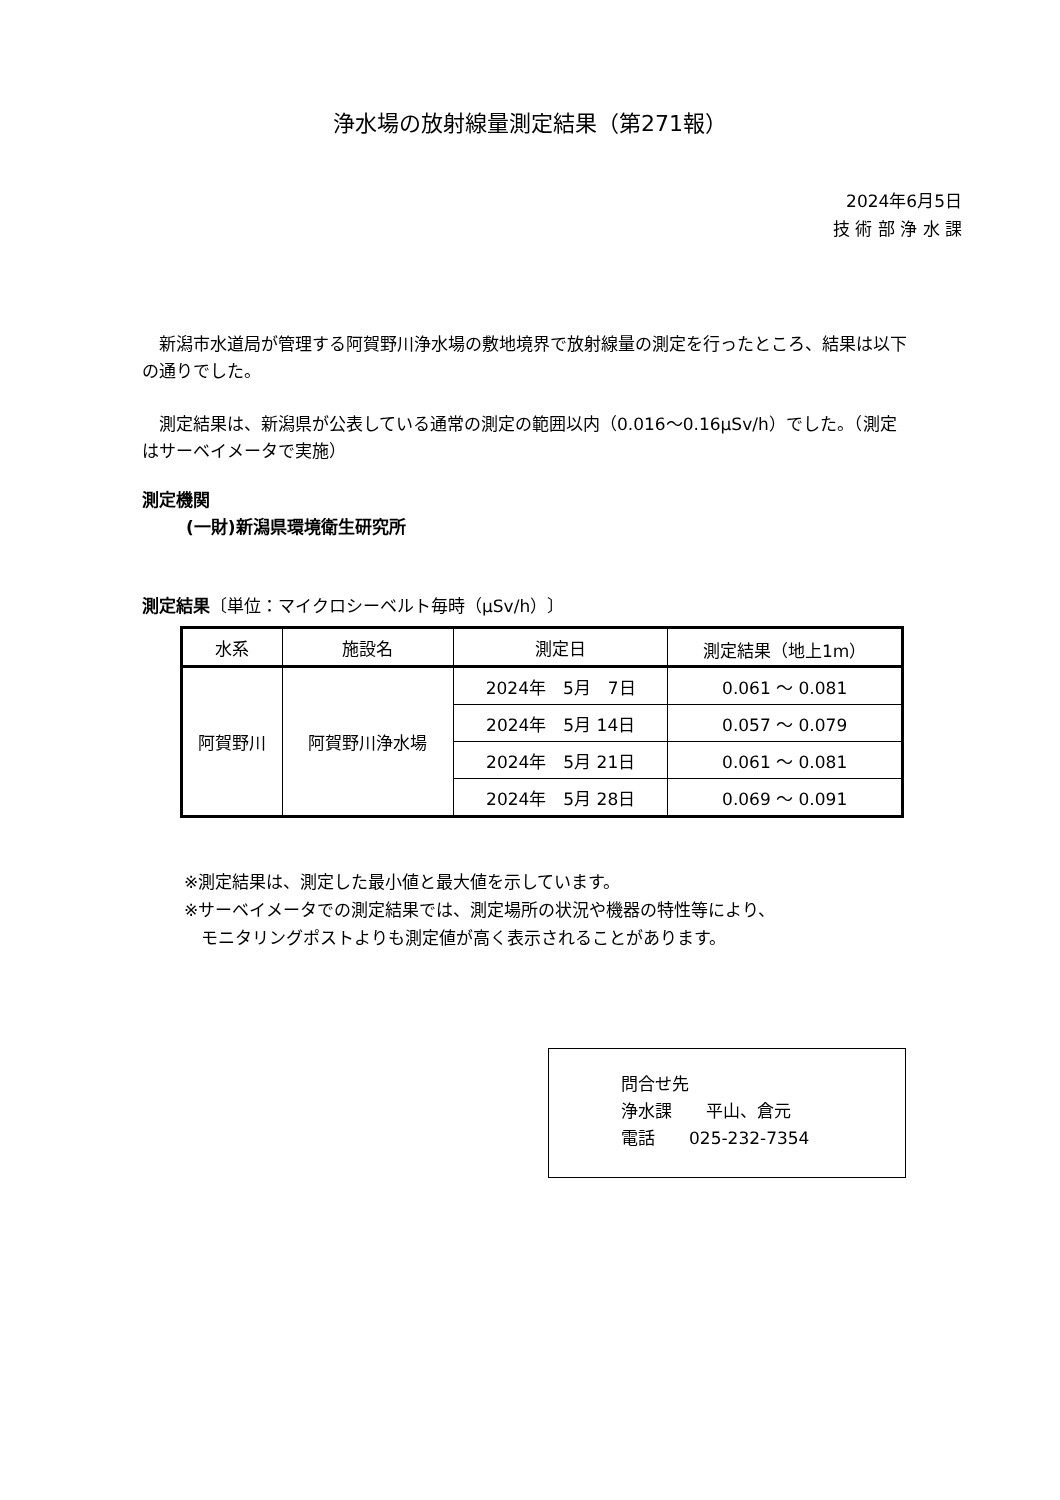浄水場の放射線量測定結果（第271報）
2024年6月5日
技 術 部 浄 水 課
　新潟市水道局が管理する阿賀野川浄水場の敷地境界で放射線量の測定を行ったところ、結果は以下の通りでした。
　測定結果は、新潟県が公表している通常の測定の範囲以内（0.016～0.16μSv/h）でした。（測定はサーベイメータで実施）
測定機関
(一財)新潟県環境衛生研究所
測定結果〔単位：マイクロシーベルト毎時（μSv/h）〕
| 水系 | 施設名 | 測定日 | 測定結果（地上1m） |
| --- | --- | --- | --- |
| 阿賀野川 | 阿賀野川浄水場 | 2024年 5月 7日 | 0.061 ～ 0.081 |
| | | 2024年 5月 14日 | 0.057 ～ 0.079 |
| | | 2024年 5月 21日 | 0.061 ～ 0.081 |
| | | 2024年 5月 28日 | 0.069 ～ 0.091 |
※測定結果は、測定した最小値と最大値を示しています。
※サーベイメータでの測定結果では、測定場所の状況や機器の特性等により、
　モニタリングポストよりも測定値が高く表示されることがあります。
問合せ先
浄水課　　平山、倉元
電話　　025-232-7354